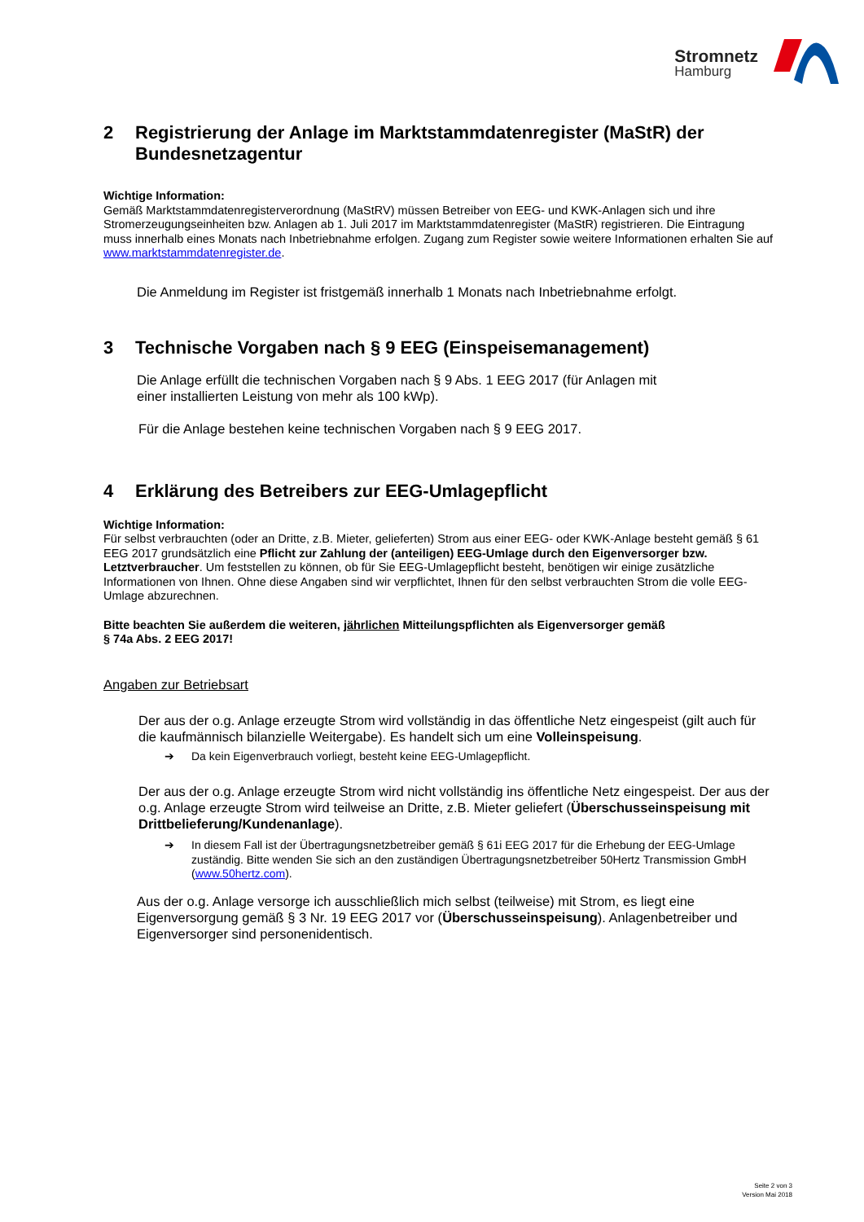Stromnetz
Hamburg
2 Registrierung der Anlage im Marktstammdatenregister (MaStR) der Bundesnetzagentur
Wichtige Information:
Gemäß Marktstammdatenregisterverordnung (MaStRV) müssen Betreiber von EEG- und KWK-Anlagen sich und ihre Stromerzeugungseinheiten bzw. Anlagen ab 1. Juli 2017 im Marktstammdatenregister (MaStR) registrieren. Die Eintragung muss innerhalb eines Monats nach Inbetriebnahme erfolgen. Zugang zum Register sowie weitere Informationen erhalten Sie auf www.marktstammdatenregister.de.
Die Anmeldung im Register ist fristgemäß innerhalb 1 Monats nach Inbetriebnahme erfolgt.
3 Technische Vorgaben nach § 9 EEG (Einspeisemanagement)
Die Anlage erfüllt die technischen Vorgaben nach § 9 Abs. 1 EEG 2017 (für Anlagen mit
einer installierten Leistung von mehr als 100 kWp).
Für die Anlage bestehen keine technischen Vorgaben nach § 9 EEG 2017.
4 Erklärung des Betreibers zur EEG-Umlagepflicht
Wichtige Information:
Für selbst verbrauchten (oder an Dritte, z.B. Mieter, gelieferten) Strom aus einer EEG- oder KWK-Anlage besteht gemäß § 61 EEG 2017 grundsätzlich eine Pflicht zur Zahlung der (anteiligen) EEG-Umlage durch den Eigenversorger bzw. Letztverbraucher. Um feststellen zu können, ob für Sie EEG-Umlagepflicht besteht, benötigen wir einige zusätzliche Informationen von Ihnen. Ohne diese Angaben sind wir verpflichtet, Ihnen für den selbst verbrauchten Strom die volle EEG-Umlage abzurechnen.
Bitte beachten Sie außerdem die weiteren, jährlichen Mitteilungspflichten als Eigenversorger gemäß
§ 74a Abs. 2 EEG 2017!
Angaben zur Betriebsart
Der aus der o.g. Anlage erzeugte Strom wird vollständig in das öffentliche Netz eingespeist (gilt auch für die kaufmännisch bilanzielle Weitergabe). Es handelt sich um eine Volleinspeisung.
➔ Da kein Eigenverbrauch vorliegt, besteht keine EEG-Umlagepflicht.
Der aus der o.g. Anlage erzeugte Strom wird nicht vollständig ins öffentliche Netz eingespeist. Der aus der o.g. Anlage erzeugte Strom wird teilweise an Dritte, z.B. Mieter geliefert (Überschusseinspeisung mit Drittbelieferung/Kundenanlage).
➔ In diesem Fall ist der Übertragungsnetzbetreiber gemäß § 61i EEG 2017 für die Erhebung der EEG-Umlage zuständig. Bitte wenden Sie sich an den zuständigen Übertragungsnetzbetreiber 50Hertz Transmission GmbH (www.50hertz.com).
Aus der o.g. Anlage versorge ich ausschließlich mich selbst (teilweise) mit Strom, es liegt eine Eigenversorgung gemäß § 3 Nr. 19 EEG 2017 vor (Überschusseinspeisung). Anlagenbetreiber und Eigenversorger sind personenidentisch.
Seite 2 von 3
Version Mai 2018